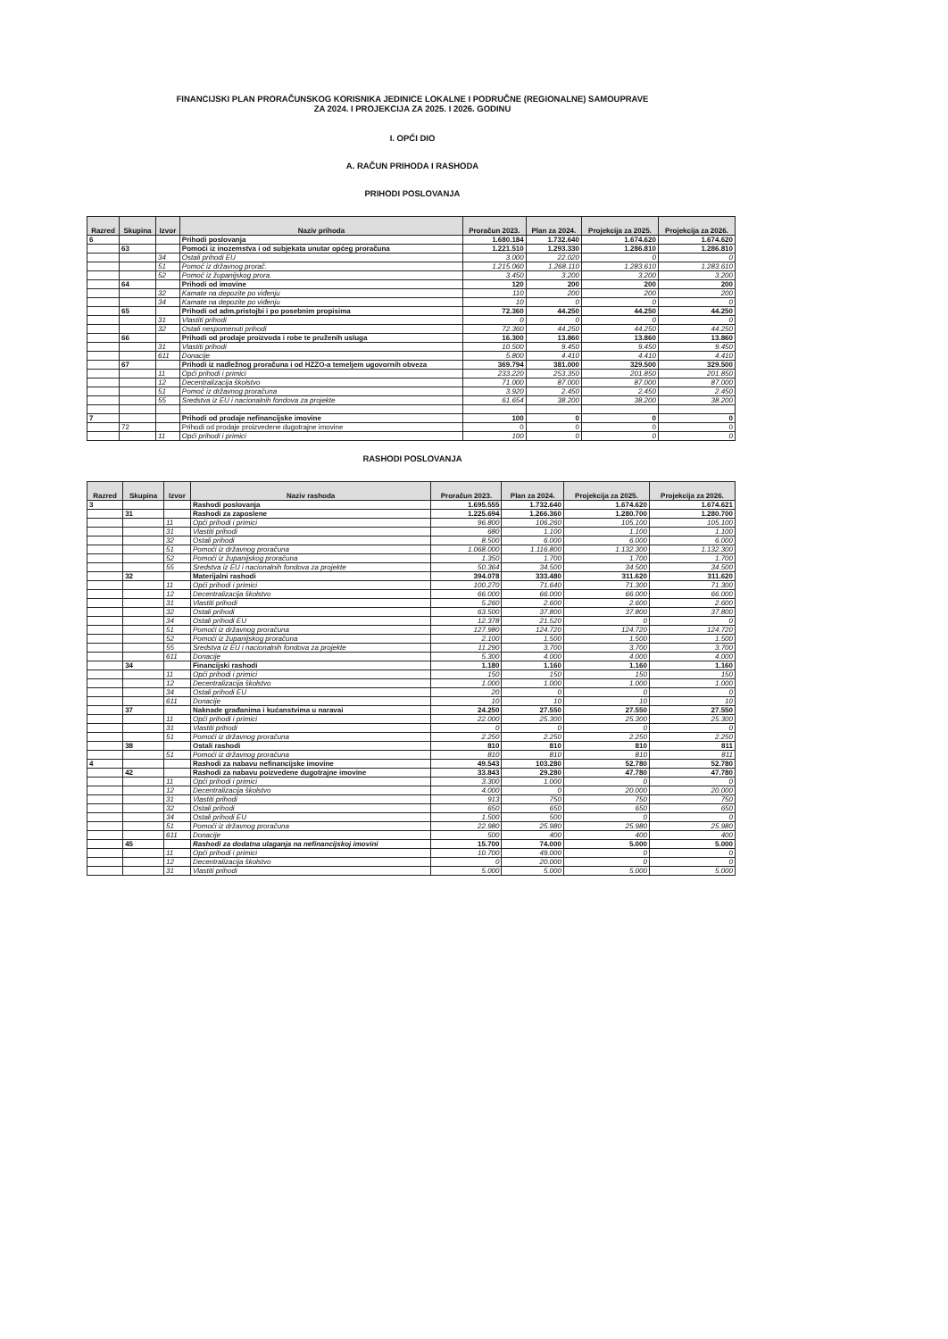FINANCIJSKI PLAN PRORAČUNSKOG KORISNIKA JEDINICE LOKALNE I PODRUČNE (REGIONALNE) SAMOUPRAVE
ZA 2024. I PROJEKCIJA ZA 2025. I 2026. GODINU
I. OPĆI DIO
A. RAČUN PRIHODA I RASHODA
PRIHODI POSLOVANJA
| Razred | Skupina | Izvor | Naziv prihoda | Proračun 2023. | Plan za 2024. | Projekcija za 2025. | Projekcija za 2026. |
| --- | --- | --- | --- | --- | --- | --- | --- |
| 6 | | | Prihodi poslovanja | 1.680.184 | 1.732.640 | 1.674.620 | 1.674.620 |
| | 63 | | Pomoći iz inozemstva i od subjekata unutar općeg proračuna | 1.221.510 | 1.293.330 | 1.286.810 | 1.286.810 |
| | | 34 | Ostali prihodi EU | 3.000 | 22.020 | 0 | 0 |
| | | 51 | Pomoć iz državnog prorač. | 1.215.060 | 1.268.110 | 1.283.610 | 1.283.610 |
| | | 52 | Pomoć iz županijskog prora. | 3.450 | 3.200 | 3.200 | 3.200 |
| | 64 | | Prihodi od imovine | 120 | 200 | 200 | 200 |
| | | 32 | Kamate na depozite po viđenju | 110 | 200 | 200 | 200 |
| | | 34 | Kamate na depozite po viđenju | 10 | 0 | 0 | 0 |
| | 65 | | Prihodi od adm.pristojbi i po posebnim propisima | 72.360 | 44.250 | 44.250 | 44.250 |
| | | 31 | Vlastiti prihodi | 0 | 0 | 0 | 0 |
| | | 32 | Ostali nespomenuti prihodi | 72.360 | 44.250 | 44.250 | 44.250 |
| | 66 | | Prihodi od prodaje proizvoda i robe te pruženih usluga | 16.300 | 13.860 | 13.860 | 13.860 |
| | | 31 | Vlastiti prihodi | 10.500 | 9.450 | 9.450 | 9.450 |
| | | 611 | Donacije | 5.800 | 4.410 | 4.410 | 4.410 |
| | 67 | | Prihodi iz nadležnog proračuna i od HZZO-a temeljem ugovornih obveza | 369.794 | 381.000 | 329.500 | 329.500 |
| | | 11 | Opći prihodi i primici | 233.220 | 253.350 | 201.850 | 201.850 |
| | | 12 | Decentralizacija školstvo | 71.000 | 87.000 | 87.000 | 87.000 |
| | | 51 | Pomoć iz državnog proračuna | 3.920 | 2.450 | 2.450 | 2.450 |
| | | 55 | Sredstva iz EU i nacionalnih fondova za projekte | 61.654 | 38.200 | 38.200 | 38.200 |
| 7 | | | Prihodi od prodaje nefinancijske imovine | 100 | 0 | 0 | 0 |
| | 72 | | Prihodi od prodaje proizvedene dugotrajne imovine | 0 | 0 | 0 | 0 |
| | | 11 | Opći prihodi i primici | 100 | 0 | 0 | 0 |
RASHODI POSLOVANJA
| Razred | Skupina | Izvor | Naziv rashoda | Proračun 2023. | Plan za 2024. | Projekcija za 2025. | Projekcija za 2026. |
| --- | --- | --- | --- | --- | --- | --- | --- |
| 3 | | | Rashodi poslovanja | 1.695.555 | 1.732.640 | 1.674.620 | 1.674.621 |
| | 31 | | Rashodi za zaposlene | 1.225.694 | 1.266.360 | 1.280.700 | 1.280.700 |
| | | 11 | Opći prihodi i primici | 96.800 | 106.260 | 105.100 | 105.100 |
| | | 31 | Vlastiti prihodi | 680 | 1.100 | 1.100 | 1.100 |
| | | 32 | Ostali prihodi | 8.500 | 6.000 | 6.000 | 6.000 |
| | | 51 | Pomoći iz državnog proračuna | 1.068.000 | 1.116.800 | 1.132.300 | 1.132.300 |
| | | 52 | Pomoći iz županijskog proračuna | 1.350 | 1.700 | 1.700 | 1.700 |
| | | 55 | Sredstva iz EU i nacionalnih fondova za projekte | 50.364 | 34.500 | 34.500 | 34.500 |
| | 32 | | Materijalni rashodi | 394.078 | 333.480 | 311.620 | 311.620 |
| | | 11 | Opći prihodi i primici | 100.270 | 71.640 | 71.300 | 71.300 |
| | | 12 | Decentralizacija školstvo | 66.000 | 66.000 | 66.000 | 66.000 |
| | | 31 | Vlastiti prihodi | 5.260 | 2.600 | 2.600 | 2.600 |
| | | 32 | Ostali prihodi | 63.500 | 37.800 | 37.800 | 37.800 |
| | | 34 | Ostali prihodi EU | 12.378 | 21.520 | 0 | 0 |
| | | 51 | Pomoći iz državnog proračuna | 127.980 | 124.720 | 124.720 | 124.720 |
| | | 52 | Pomoći iz županijskog proračuna | 2.100 | 1.500 | 1.500 | 1.500 |
| | | 55 | Sredstva iz EU i nacionalnih fondova za projekte | 11.290 | 3.700 | 3.700 | 3.700 |
| | | 611 | Donacije | 5.300 | 4.000 | 4.000 | 4.000 |
| | 34 | | Financijski rashodi | 1.180 | 1.160 | 1.160 | 1.160 |
| | | 11 | Opći prihodi i primici | 150 | 150 | 150 | 150 |
| | | 12 | Decentralizacija školstvo | 1.000 | 1.000 | 1.000 | 1.000 |
| | | 34 | Ostali prihodi EU | 20 | 0 | 0 | 0 |
| | | 611 | Donacije | 10 | 10 | 10 | 10 |
| | 37 | | Naknade građanima i kućanstvima u naravai | 24.250 | 27.550 | 27.550 | 27.550 |
| | | 11 | Opći prihodi i primici | 22.000 | 25.300 | 25.300 | 25.300 |
| | | 31 | Vlastiti prihodi | 0 | 0 | 0 | 0 |
| | | 51 | Pomoći iz državnog proračuna | 2.250 | 2.250 | 2.250 | 2.250 |
| | 38 | | Ostali rashodi | 810 | 810 | 810 | 811 |
| | | 51 | Pomoći iz državnog proračuna | 810 | 810 | 810 | 811 |
| 4 | | | Rashodi za nabavu nefinancijske imovine | 49.543 | 103.280 | 52.780 | 52.780 |
| | 42 | | Rashodi za nabavu poizvedene dugotrajne imovine | 33.843 | 29.280 | 47.780 | 47.780 |
| | | 11 | Opći prihodi i primici | 3.300 | 1.000 | 0 | 0 |
| | | 12 | Decentralizacija školstvo | 4.000 | 0 | 20.000 | 20.000 |
| | | 31 | Vlastiti prihodi | 913 | 750 | 750 | 750 |
| | | 32 | Ostali prihodi | 650 | 650 | 650 | 650 |
| | | 34 | Ostali prihodi EU | 1.500 | 500 | 0 | 0 |
| | | 51 | Pomoći iz državnog proračuna | 22.980 | 25.980 | 25.980 | 25.980 |
| | | 611 | Donacije | 500 | 400 | 400 | 400 |
| | 45 | | Rashodi za dodatna ulaganja na nefinancijskoj imovini | 15.700 | 74.000 | 5.000 | 5.000 |
| | | 11 | Opći prihodi i primici | 10.700 | 49.000 | 0 | 0 |
| | | 12 | Decentralizacija školstvo | 0 | 20.000 | 0 | 0 |
| | | 31 | Vlastiti prihodi | 5.000 | 5.000 | 5.000 | 5.000 |